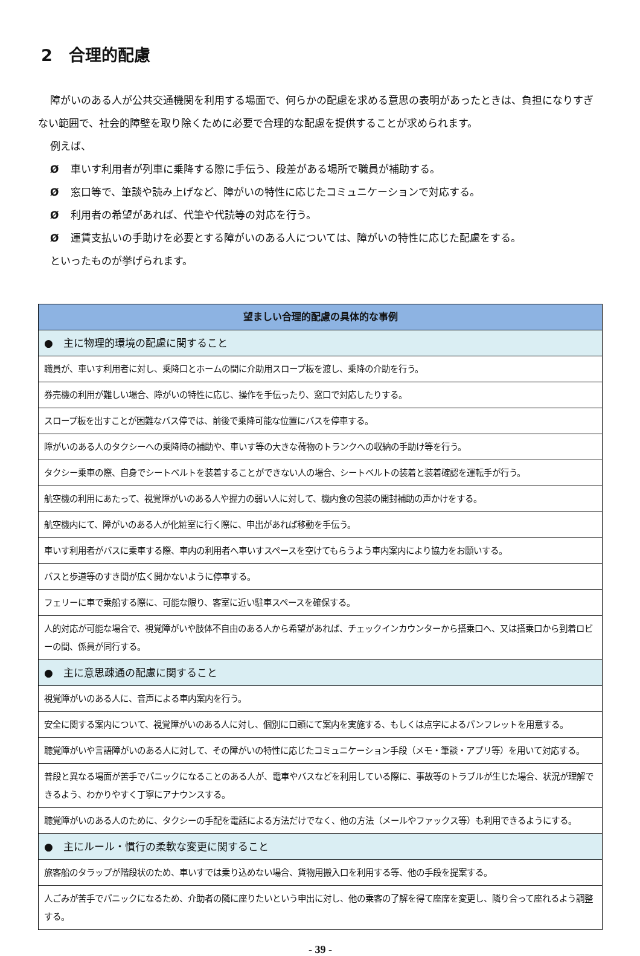2　合理的配慮
障がいのある人が公共交通機関を利用する場面で、何らかの配慮を求める意思の表明があったときは、負担になりすぎない範囲で、社会的障壁を取り除くために必要で合理的な配慮を提供することが求められます。
例えば、
Ø車いす利用者が列車に乗降する際に手伝う、段差がある場所で職員が補助する。
Ø窓口等で、筆談や読み上げなど、障がいの特性に応じたコミュニケーションで対応する。
Ø利用者の希望があれば、代筆や代読等の対応を行う。
Ø運賃支払いの手助けを必要とする障がいのある人については、障がいの特性に応じた配慮をする。
といったものが挙げられます。
| 望ましい合理的配慮の具体的な事例 |
| --- |
| ● 主に物理的環境の配慮に関すること |
| 職員が、車いす利用者に対し、乗降口とホームの間に介助用スロープ板を渡し、乗降の介助を行う。 |
| 券売機の利用が難しい場合、障がいの特性に応じ、操作を手伝ったり、窓口で対応したりする。 |
| スロープ板を出すことが困難なバス停では、前後で乗降可能な位置にバスを停車する。 |
| 障がいのある人のタクシーへの乗降時の補助や、車いす等の大きな荷物のトランクへの収納の手助け等を行う。 |
| タクシー乗車の際、自身でシートベルトを装着することができない人の場合、シートベルトの装着と装着確認を運転手が行う。 |
| 航空機の利用にあたって、視覚障がいのある人や握力の弱い人に対して、機内食の包装の開封補助の声かけをする。 |
| 航空機内にて、障がいのある人が化粧室に行く際に、申出があれば移動を手伝う。 |
| 車いす利用者がバスに乗車する際、車内の利用者へ車いすスペースを空けてもらうよう車内案内により協力をお願いする。 |
| バスと歩道等のすき間が広く開かないように停車する。 |
| フェリーに車で乗船する際に、可能な限り、客室に近い駐車スペースを確保する。 |
| 人的対応が可能な場合で、視覚障がいや肢体不自由のある人から希望があれば、チェックインカウンターから搭乗口へ、又は搭乗口から到着ロビーの間、係員が同行する。 |
| ● 主に意思疎通の配慮に関すること |
| 視覚障がいのある人に、音声による車内案内を行う。 |
| 安全に関する案内について、視覚障がいのある人に対し、個別に口頭にて案内を実施する、もしくは点字によるパンフレットを用意する。 |
| 聴覚障がいや言語障がいのある人に対して、その障がいの特性に応じたコミュニケーション手段（メモ・筆談・アプリ等）を用いて対応する。 |
| 普段と異なる場面が苦手でパニックになることのある人が、電車やバスなどを利用している際に、事故等のトラブルが生じた場合、状況が理解できるよう、わかりやすく丁寧にアナウンスする。 |
| 聴覚障がいのある人のために、タクシーの手配を電話による方法だけでなく、他の方法（メールやファックス等）も利用できるようにする。 |
| ● 主にルール・慣行の柔軟な変更に関すること |
| 旅客船のタラップが階段状のため、車いすでは乗り込めない場合、貨物用搬入口を利用する等、他の手段を提案する。 |
| 人ごみが苦手でパニックになるため、介助者の隣に座りたいという申出に対し、他の乗客の了解を得て座席を変更し、隣り合って座れるよう調整する。 |
- 39 -